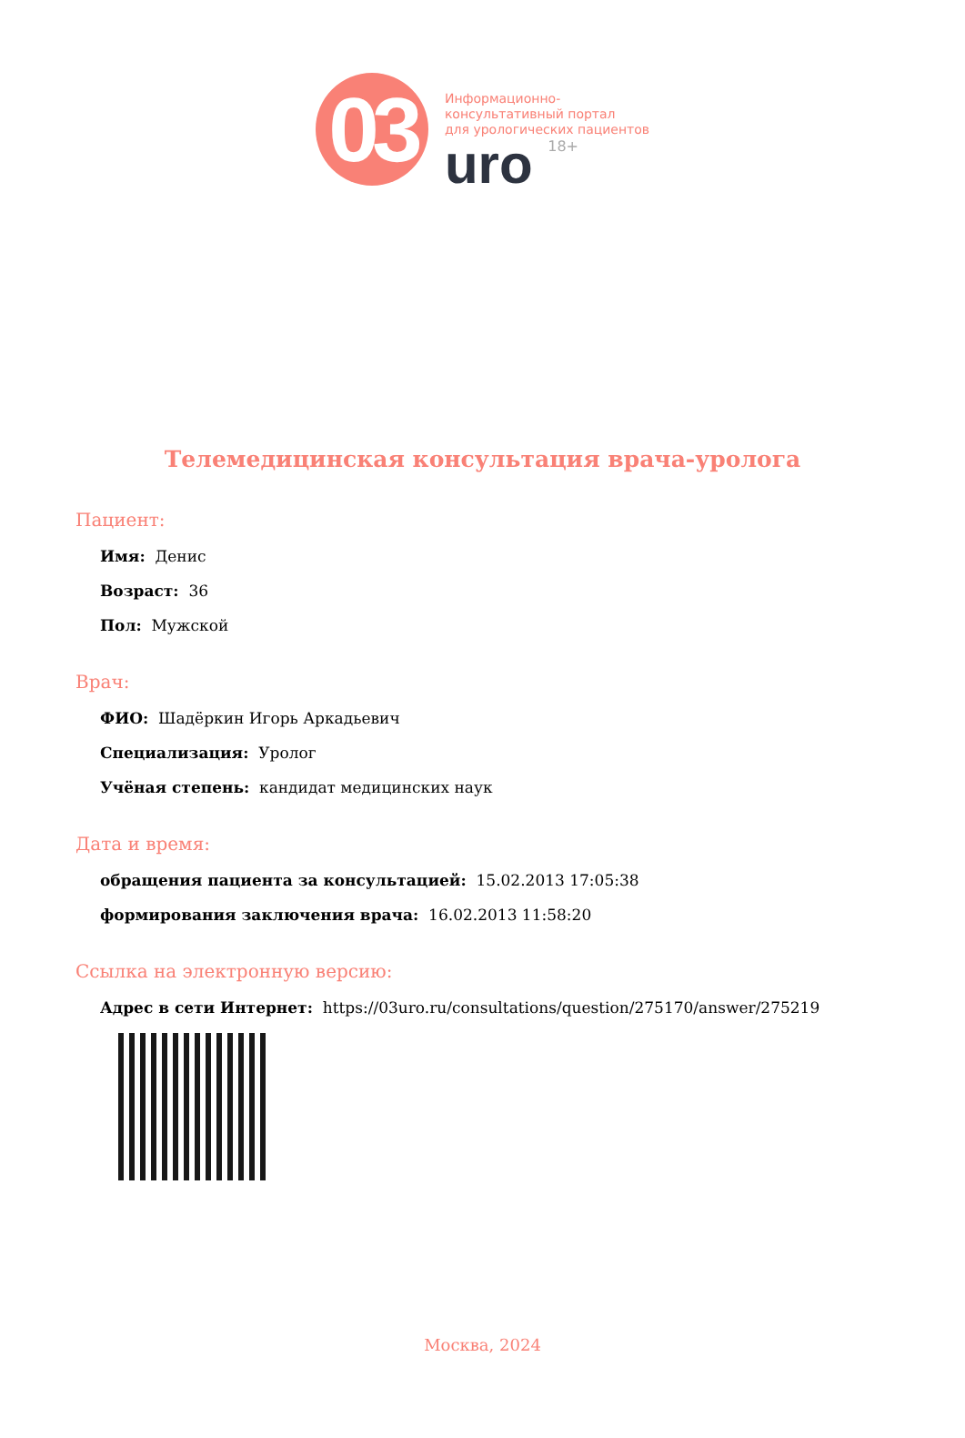03
Информационно-
консультативный портал
для урологических пациентов
uro 18+
Телемедицинская консультация врача-уролога
Пациент:
Имя: Денис
Возраст: 36
Пол: Мужской
Врач:
ФИО: Шадёркин Игорь Аркадьевич
Специализация: Уролог
Учёная степень: кандидат медицинских наук
Дата и время:
обращения пациента за консультацией: 15.02.2013 17:05:38
формирования заключения врача: 16.02.2013 11:58:20
Ссылка на электронную версию:
Адрес в сети Интернет: https://03uro.ru/consultations/question/275170/answer/275219
Москва, 2024